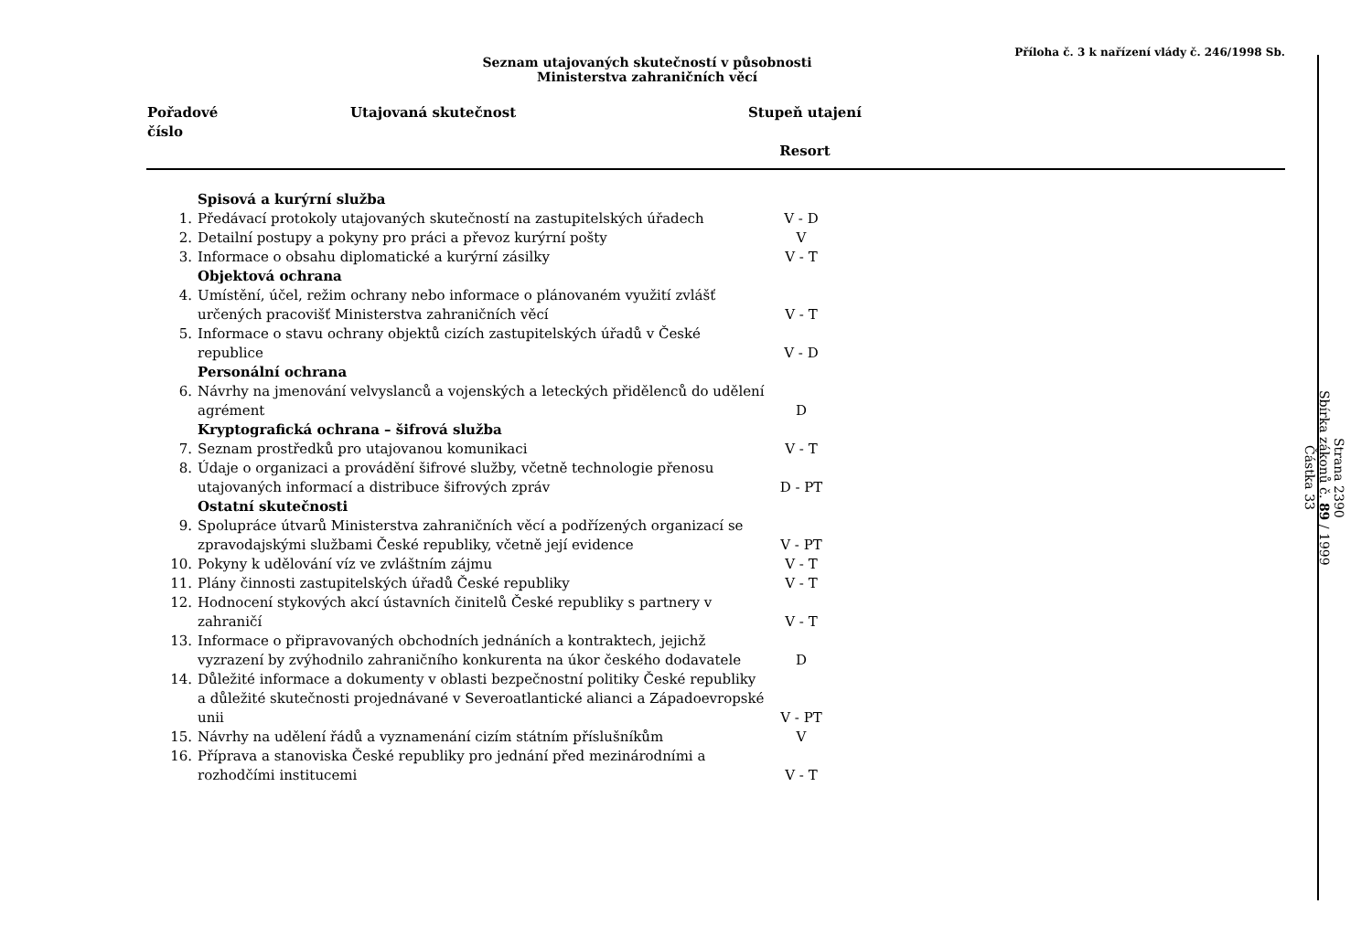Příloha č. 3 k nařízení vlády č. 246/1998 Sb.
Seznam utajovaných skutečností v působnosti
Ministerstva zahraničních věcí
| Pořadové číslo | Utajovaná skutečnost | Stupeň utajení Resort | |
| --- | --- | --- | --- |
| | Spisová a kurýrní služba | |
| 1. | Předávací protokoly utajovaných skutečností na zastupitelských úřadech | V - D |
| 2. | Detailní postupy a pokyny pro práci a převoz kurýrní pošty | V |
| 3. | Informace o obsahu diplomatické a kurýrní zásilky | V - T |
| | Objektová ochrana | |
| 4. | Umístění, účel, režim ochrany nebo informace o plánovaném využití zvlášť určených pracovišť Ministerstva zahraničních věcí | V - T |
| 5. | Informace o stavu ochrany objektů cizích zastupitelských úřadů v České republice | V - D |
| | Personální ochrana | |
| 6. | Návrhy na jmenování velvyslanců a vojenských a leteckých přidělenců do udělení agrément | D |
| | Kryptografická ochrana – šifrová služba | |
| 7. | Seznam prostředků pro utajovanou komunikaci | V - T |
| 8. | Údaje o organizaci a provádění šifrové služby, včetně technologie přenosu utajovaných informací a distribuce šifrových zpráv | D - PT |
| | Ostatní skutečnosti | |
| 9. | Spolupráce útvarů Ministerstva zahraničních věcí a podřízených organizací se zpravodajskými službami České republiky, včetně její evidence | V - PT |
| 10. | Pokyny k udělování víz ve zvláštním zájmu | V - T |
| 11. | Plány činnosti zastupitelských úřadů České republiky | V - T |
| 12. | Hodnocení stykových akcí ústavních činitelů České republiky s partnery v zahraničí | V - T |
| 13. | Informace o připravovaných obchodních jednáních a kontraktech, jejichž vyzrazení by zvýhodnilo zahraničního konkurenta na úkor českého dodavatele | D |
| 14. | Důležité informace a dokumenty v oblasti bezpečnostní politiky České republiky a důležité skutečnosti projednávané v Severoatlantické alianci a Západoevropské unii | V - PT |
| 15. | Návrhy na udělení řádů a vyznamenání cizím státním příslušníkům | V |
| 16. | Příprava a stanoviska České republiky pro jednání před mezinárodními a rozhodčími institucemi | V - T |
Strana 2390
Sbírka zákonů č. 89 / 1999
Částka 33